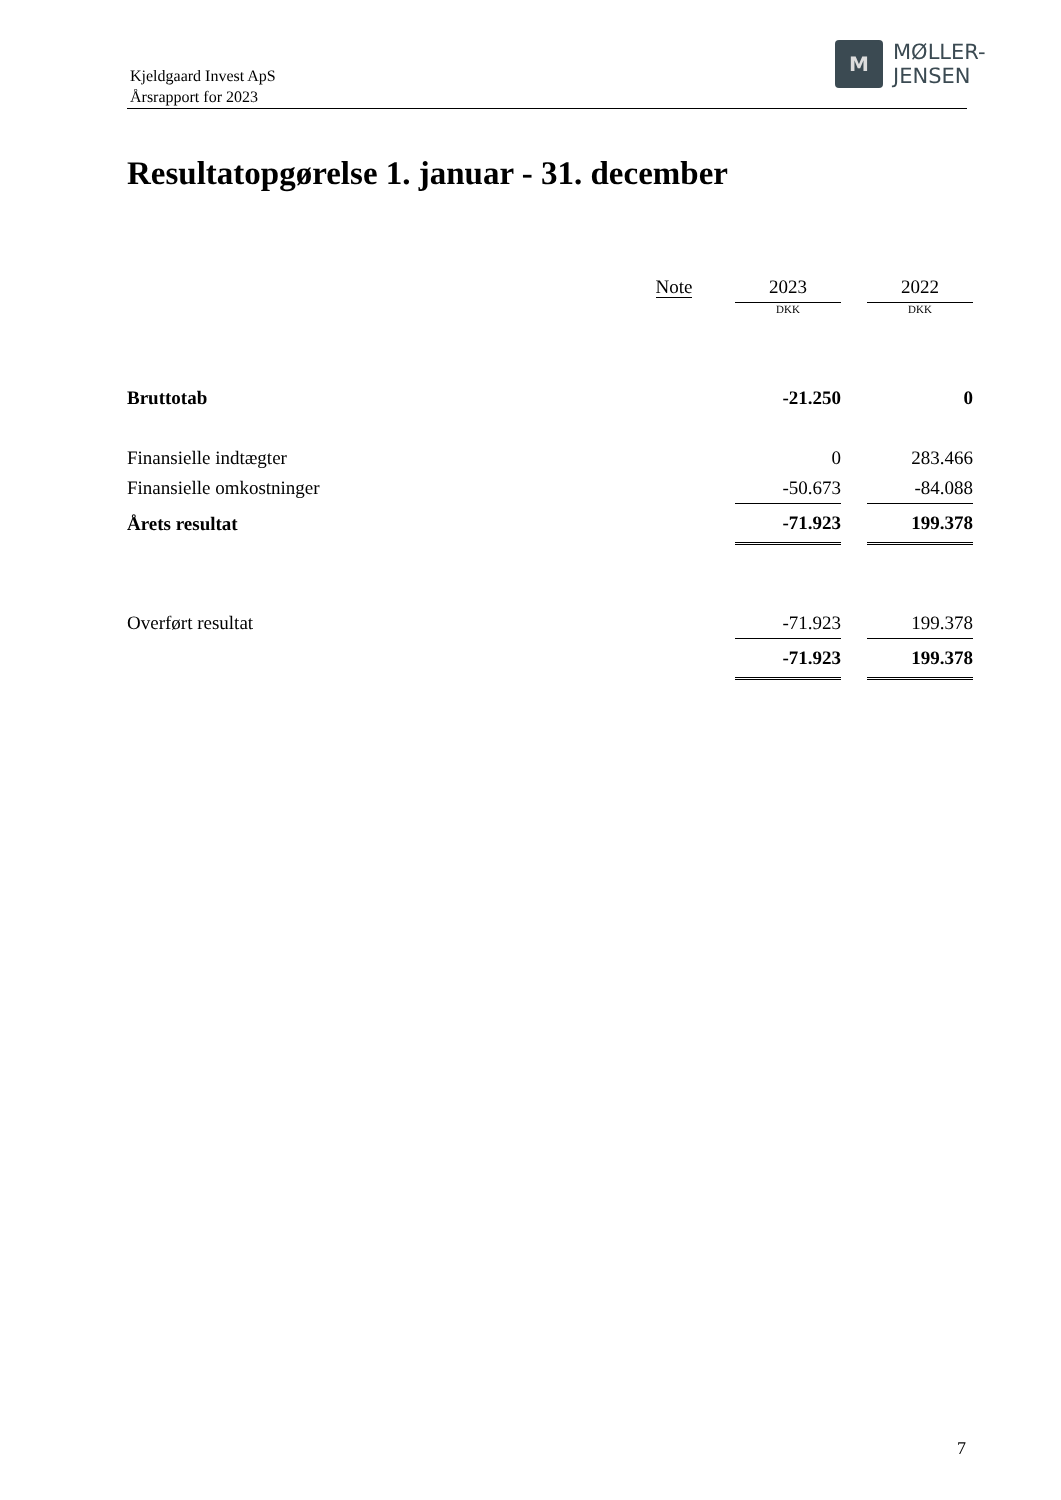Kjeldgaard Invest ApS
Årsrapport for 2023
M
MØLLER-JENSEN
Resultatopgørelse 1. januar - 31. december
| | Note | | 2023 | | 2022 |
| --- | --- | --- | --- | --- | --- |
| | | | DKK | | DKK |
| Bruttotab | | | -21.250 | | 0 |
| Finansielle indtægter | | | 0 | | 283.466 |
| Finansielle omkostninger | | | -50.673 | | -84.088 |
| Årets resultat | | | -71.923 | | 199.378 |
| Overført resultat | | | -71.923 | | 199.378 |
| | | | -71.923 | | 199.378 |
7